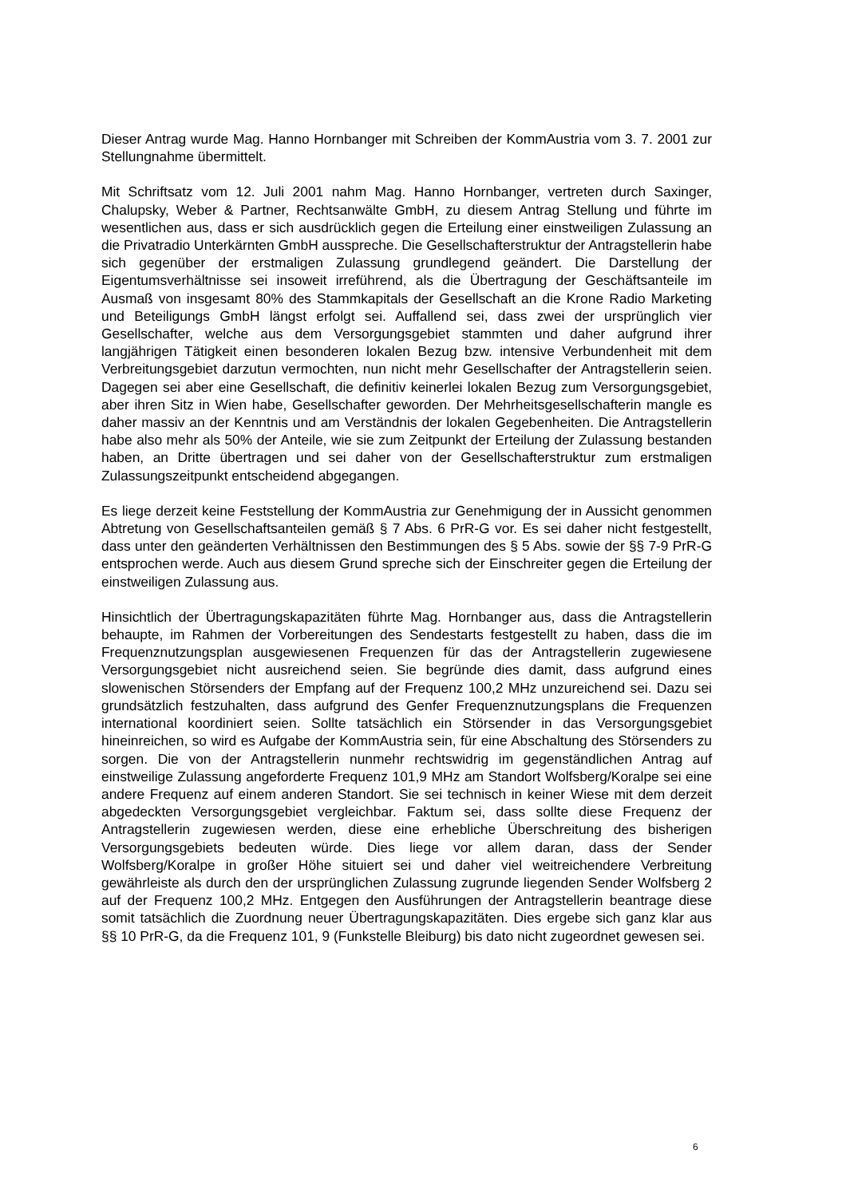Dieser Antrag wurde Mag. Hanno Hornbanger mit Schreiben der KommAustria vom 3. 7. 2001 zur Stellungnahme übermittelt.
Mit Schriftsatz vom 12. Juli 2001 nahm Mag. Hanno Hornbanger, vertreten durch Saxinger, Chalupsky, Weber & Partner, Rechtsanwälte GmbH, zu diesem Antrag Stellung und führte im wesentlichen aus, dass er sich ausdrücklich gegen die Erteilung einer einstweiligen Zulassung an die Privatradio Unterkärnten GmbH ausspreche. Die Gesellschafterstruktur der Antragstellerin habe sich gegenüber der erstmaligen Zulassung grundlegend geändert. Die Darstellung der Eigentumsverhältnisse sei insoweit irreführend, als die Übertragung der Geschäftsanteile im Ausmaß von insgesamt 80% des Stammkapitals der Gesellschaft an die Krone Radio Marketing und Beteiligungs GmbH längst erfolgt sei. Auffallend sei, dass zwei der ursprünglich vier Gesellschafter, welche aus dem Versorgungsgebiet stammten und daher aufgrund ihrer langjährigen Tätigkeit einen besonderen lokalen Bezug bzw. intensive Verbundenheit mit dem Verbreitungsgebiet darzutun vermochten, nun nicht mehr Gesellschafter der Antragstellerin seien. Dagegen sei aber eine Gesellschaft, die definitiv keinerlei lokalen Bezug zum Versorgungsgebiet, aber ihren Sitz in Wien habe, Gesellschafter geworden. Der Mehrheitsgesellschafterin mangle es daher massiv an der Kenntnis und am Verständnis der lokalen Gegebenheiten. Die Antragstellerin habe also mehr als 50% der Anteile, wie sie zum Zeitpunkt der Erteilung der Zulassung bestanden haben, an Dritte übertragen und sei daher von der Gesellschafterstruktur zum erstmaligen Zulassungszeitpunkt entscheidend abgegangen.
Es liege derzeit keine Feststellung der KommAustria zur Genehmigung der in Aussicht genommen Abtretung von Gesellschaftsanteilen gemäß § 7 Abs. 6 PrR-G vor. Es sei daher nicht festgestellt, dass unter den geänderten Verhältnissen den Bestimmungen des § 5 Abs. sowie der §§ 7-9 PrR-G entsprochen werde. Auch aus diesem Grund spreche sich der Einschreiter gegen die Erteilung der einstweiligen Zulassung aus.
Hinsichtlich der Übertragungskapazitäten führte Mag. Hornbanger aus, dass die Antragstellerin behaupte, im Rahmen der Vorbereitungen des Sendestarts festgestellt zu haben, dass die im Frequenznutzungsplan ausgewiesenen Frequenzen für das der Antragstellerin zugewiesene Versorgungsgebiet nicht ausreichend seien. Sie begründe dies damit, dass aufgrund eines slowenischen Störsenders der Empfang auf der Frequenz 100,2 MHz unzureichend sei. Dazu sei grundsätzlich festzuhalten, dass aufgrund des Genfer Frequenznutzungsplans die Frequenzen international koordiniert seien. Sollte tatsächlich ein Störsender in das Versorgungsgebiet hineinreichen, so wird es Aufgabe der KommAustria sein, für eine Abschaltung des Störsenders zu sorgen. Die von der Antragstellerin nunmehr rechtswidrig im gegenständlichen Antrag auf einstweilige Zulassung angeforderte Frequenz 101,9 MHz am Standort Wolfsberg/Koralpe sei eine andere Frequenz auf einem anderen Standort. Sie sei technisch in keiner Wiese mit dem derzeit abgedeckten Versorgungsgebiet vergleichbar. Faktum sei, dass sollte diese Frequenz der Antragstellerin zugewiesen werden, diese eine erhebliche Überschreitung des bisherigen Versorgungsgebiets bedeuten würde. Dies liege vor allem daran, dass der Sender Wolfsberg/Koralpe in großer Höhe situiert sei und daher viel weitreichendere Verbreitung gewährleiste als durch den der ursprünglichen Zulassung zugrunde liegenden Sender Wolfsberg 2 auf der Frequenz 100,2 MHz. Entgegen den Ausführungen der Antragstellerin beantrage diese somit tatsächlich die Zuordnung neuer Übertragungskapazitäten. Dies ergebe sich ganz klar aus §§ 10 PrR-G, da die Frequenz 101, 9 (Funkstelle Bleiburg) bis dato nicht zugeordnet gewesen sei.
6